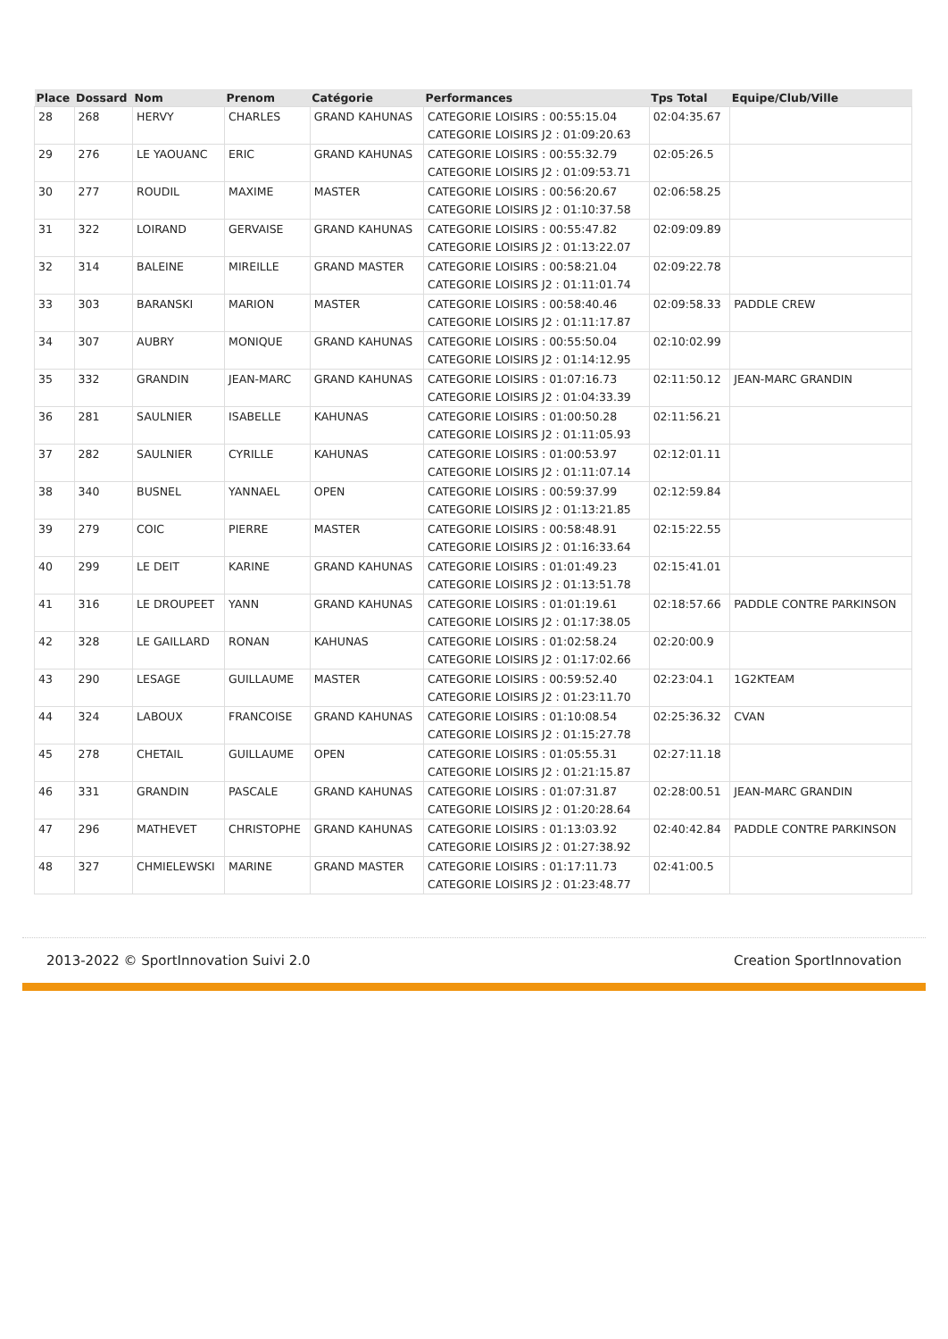| Place | Dossard | Nom | Prenom | Catégorie | Performances | Tps Total | Equipe/Club/Ville |
| --- | --- | --- | --- | --- | --- | --- | --- |
| 28 | 268 | HERVY | CHARLES | GRAND KAHUNAS | CATEGORIE LOISIRS : 00:55:15.04 CATEGORIE LOISIRS J2 : 01:09:20.63 | 02:04:35.67 | |
| 29 | 276 | LE YAOUANC | ERIC | GRAND KAHUNAS | CATEGORIE LOISIRS : 00:55:32.79 CATEGORIE LOISIRS J2 : 01:09:53.71 | 02:05:26.5 | |
| 30 | 277 | ROUDIL | MAXIME | MASTER | CATEGORIE LOISIRS : 00:56:20.67 CATEGORIE LOISIRS J2 : 01:10:37.58 | 02:06:58.25 | |
| 31 | 322 | LOIRAND | GERVAISE | GRAND KAHUNAS | CATEGORIE LOISIRS : 00:55:47.82 CATEGORIE LOISIRS J2 : 01:13:22.07 | 02:09:09.89 | |
| 32 | 314 | BALEINE | MIREILLE | GRAND MASTER | CATEGORIE LOISIRS : 00:58:21.04 CATEGORIE LOISIRS J2 : 01:11:01.74 | 02:09:22.78 | |
| 33 | 303 | BARANSKI | MARION | MASTER | CATEGORIE LOISIRS : 00:58:40.46 CATEGORIE LOISIRS J2 : 01:11:17.87 | 02:09:58.33 | PADDLE CREW |
| 34 | 307 | AUBRY | MONIQUE | GRAND KAHUNAS | CATEGORIE LOISIRS : 00:55:50.04 CATEGORIE LOISIRS J2 : 01:14:12.95 | 02:10:02.99 | |
| 35 | 332 | GRANDIN | JEAN-MARC | GRAND KAHUNAS | CATEGORIE LOISIRS : 01:07:16.73 CATEGORIE LOISIRS J2 : 01:04:33.39 | 02:11:50.12 | JEAN-MARC GRANDIN |
| 36 | 281 | SAULNIER | ISABELLE | KAHUNAS | CATEGORIE LOISIRS : 01:00:50.28 CATEGORIE LOISIRS J2 : 01:11:05.93 | 02:11:56.21 | |
| 37 | 282 | SAULNIER | CYRILLE | KAHUNAS | CATEGORIE LOISIRS : 01:00:53.97 CATEGORIE LOISIRS J2 : 01:11:07.14 | 02:12:01.11 | |
| 38 | 340 | BUSNEL | YANNAEL | OPEN | CATEGORIE LOISIRS : 00:59:37.99 CATEGORIE LOISIRS J2 : 01:13:21.85 | 02:12:59.84 | |
| 39 | 279 | COIC | PIERRE | MASTER | CATEGORIE LOISIRS : 00:58:48.91 CATEGORIE LOISIRS J2 : 01:16:33.64 | 02:15:22.55 | |
| 40 | 299 | LE DEIT | KARINE | GRAND KAHUNAS | CATEGORIE LOISIRS : 01:01:49.23 CATEGORIE LOISIRS J2 : 01:13:51.78 | 02:15:41.01 | |
| 41 | 316 | LE DROUPEET | YANN | GRAND KAHUNAS | CATEGORIE LOISIRS : 01:01:19.61 CATEGORIE LOISIRS J2 : 01:17:38.05 | 02:18:57.66 | PADDLE CONTRE PARKINSON |
| 42 | 328 | LE GAILLARD | RONAN | KAHUNAS | CATEGORIE LOISIRS : 01:02:58.24 CATEGORIE LOISIRS J2 : 01:17:02.66 | 02:20:00.9 | |
| 43 | 290 | LESAGE | GUILLAUME | MASTER | CATEGORIE LOISIRS : 00:59:52.40 CATEGORIE LOISIRS J2 : 01:23:11.70 | 02:23:04.1 | 1G2KTEAM |
| 44 | 324 | LABOUX | FRANCOISE | GRAND KAHUNAS | CATEGORIE LOISIRS : 01:10:08.54 CATEGORIE LOISIRS J2 : 01:15:27.78 | 02:25:36.32 | CVAN |
| 45 | 278 | CHETAIL | GUILLAUME | OPEN | CATEGORIE LOISIRS : 01:05:55.31 CATEGORIE LOISIRS J2 : 01:21:15.87 | 02:27:11.18 | |
| 46 | 331 | GRANDIN | PASCALE | GRAND KAHUNAS | CATEGORIE LOISIRS : 01:07:31.87 CATEGORIE LOISIRS J2 : 01:20:28.64 | 02:28:00.51 | JEAN-MARC GRANDIN |
| 47 | 296 | MATHEVET | CHRISTOPHE | GRAND KAHUNAS | CATEGORIE LOISIRS : 01:13:03.92 CATEGORIE LOISIRS J2 : 01:27:38.92 | 02:40:42.84 | PADDLE CONTRE PARKINSON |
| 48 | 327 | CHMIELEWSKI | MARINE | GRAND MASTER | CATEGORIE LOISIRS : 01:17:11.73 CATEGORIE LOISIRS J2 : 01:23:48.77 | 02:41:00.5 | |
2013-2022 © SportInnovation Suivi 2.0 Creation SportInnovation